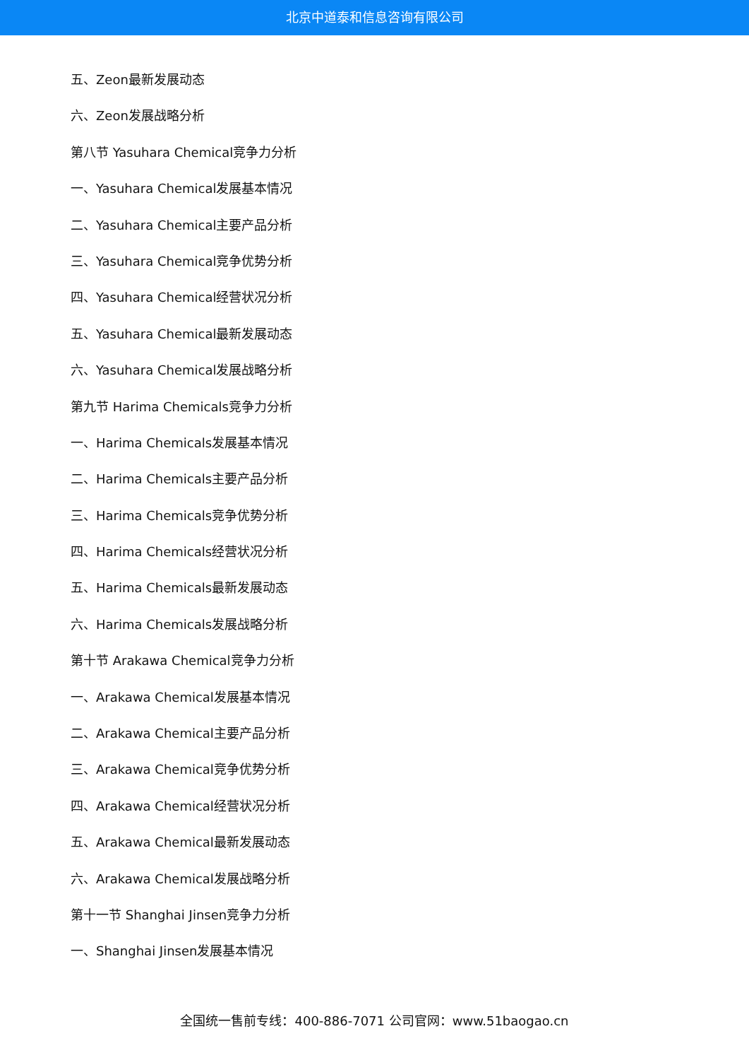北京中道泰和信息咨询有限公司
五、Zeon最新发展动态
六、Zeon发展战略分析
第八节 Yasuhara Chemical竞争力分析
一、Yasuhara Chemical发展基本情况
二、Yasuhara Chemical主要产品分析
三、Yasuhara Chemical竞争优势分析
四、Yasuhara Chemical经营状况分析
五、Yasuhara Chemical最新发展动态
六、Yasuhara Chemical发展战略分析
第九节 Harima Chemicals竞争力分析
一、Harima Chemicals发展基本情况
二、Harima Chemicals主要产品分析
三、Harima Chemicals竞争优势分析
四、Harima Chemicals经营状况分析
五、Harima Chemicals最新发展动态
六、Harima Chemicals发展战略分析
第十节 Arakawa Chemical竞争力分析
一、Arakawa Chemical发展基本情况
二、Arakawa Chemical主要产品分析
三、Arakawa Chemical竞争优势分析
四、Arakawa Chemical经营状况分析
五、Arakawa Chemical最新发展动态
六、Arakawa Chemical发展战略分析
第十一节 Shanghai Jinsen竞争力分析
一、Shanghai Jinsen发展基本情况
全国统一售前专线：400-886-7071 公司官网：www.51baogao.cn